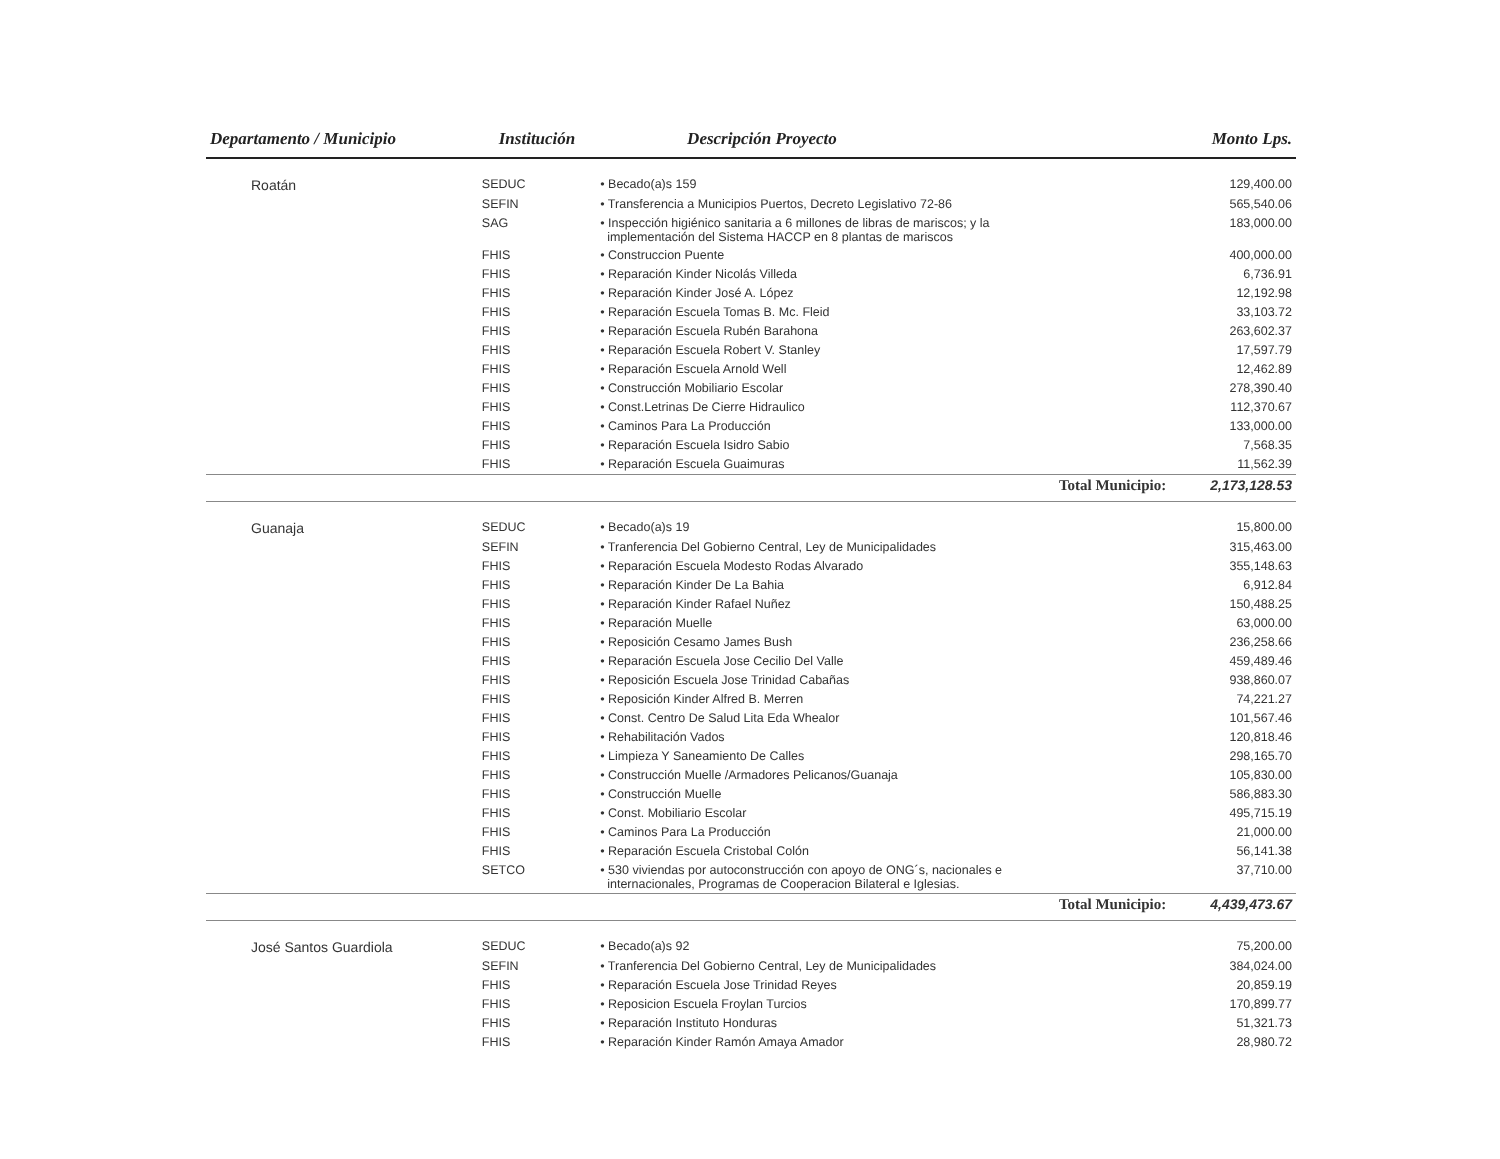| Departamento / Municipio | Institución | Descripción Proyecto | | Monto Lps. |
| --- | --- | --- | --- | --- |
| Roatán | SEDUC | • Becado(a)s 159 | | 129,400.00 |
| | SEFIN | • Transferencia a Municipios Puertos, Decreto Legislativo 72-86 | | 565,540.06 |
| | SAG | • Inspección higiénico sanitaria a 6 millones de libras de mariscos; y la implementación del Sistema HACCP en 8 plantas de mariscos | | 183,000.00 |
| | FHIS | • Construccion Puente | | 400,000.00 |
| | FHIS | • Reparación Kinder Nicolás Villeda | | 6,736.91 |
| | FHIS | • Reparación Kinder José A. López | | 12,192.98 |
| | FHIS | • Reparación Escuela Tomas B. Mc. Fleid | | 33,103.72 |
| | FHIS | • Reparación Escuela Rubén Barahona | | 263,602.37 |
| | FHIS | • Reparación Escuela Robert V. Stanley | | 17,597.79 |
| | FHIS | • Reparación Escuela Arnold Well | | 12,462.89 |
| | FHIS | • Construcción Mobiliario Escolar | | 278,390.40 |
| | FHIS | • Const.Letrinas De Cierre Hidraulico | | 112,370.67 |
| | FHIS | • Caminos Para La Producción | | 133,000.00 |
| | FHIS | • Reparación Escuela Isidro Sabio | | 7,568.35 |
| | FHIS | • Reparación Escuela Guaimuras | | 11,562.39 |
| | | | Total Municipio: | 2,173,128.53 |
| Guanaja | SEDUC | • Becado(a)s 19 | | 15,800.00 |
| | SEFIN | • Tranferencia Del Gobierno Central, Ley de Municipalidades | | 315,463.00 |
| | FHIS | • Reparación Escuela Modesto Rodas Alvarado | | 355,148.63 |
| | FHIS | • Reparación Kinder De La Bahia | | 6,912.84 |
| | FHIS | • Reparación Kinder Rafael Nuñez | | 150,488.25 |
| | FHIS | • Reparación Muelle | | 63,000.00 |
| | FHIS | • Reposición Cesamo James Bush | | 236,258.66 |
| | FHIS | • Reparación Escuela Jose Cecilio Del Valle | | 459,489.46 |
| | FHIS | • Reposición Escuela Jose Trinidad Cabañas | | 938,860.07 |
| | FHIS | • Reposición Kinder Alfred B. Merren | | 74,221.27 |
| | FHIS | • Const. Centro De Salud Lita Eda Whealor | | 101,567.46 |
| | FHIS | • Rehabilitación Vados | | 120,818.46 |
| | FHIS | • Limpieza Y Saneamiento De Calles | | 298,165.70 |
| | FHIS | • Construcción Muelle /Armadores Pelicanos/Guanaja | | 105,830.00 |
| | FHIS | • Construcción Muelle | | 586,883.30 |
| | FHIS | • Const. Mobiliario Escolar | | 495,715.19 |
| | FHIS | • Caminos Para La Producción | | 21,000.00 |
| | FHIS | • Reparación Escuela Cristobal Colón | | 56,141.38 |
| | SETCO | • 530 viviendas por autoconstrucción con apoyo de ONG´s, nacionales e internacionales, Programas de Cooperacion Bilateral e Iglesias. | | 37,710.00 |
| | | | Total Municipio: | 4,439,473.67 |
| José Santos Guardiola | SEDUC | • Becado(a)s 92 | | 75,200.00 |
| | SEFIN | • Tranferencia Del Gobierno Central, Ley de Municipalidades | | 384,024.00 |
| | FHIS | • Reparación Escuela Jose Trinidad Reyes | | 20,859.19 |
| | FHIS | • Reposicion Escuela Froylan Turcios | | 170,899.77 |
| | FHIS | • Reparación Instituto Honduras | | 51,321.73 |
| | FHIS | • Reparación Kinder Ramón Amaya Amador | | 28,980.72 |